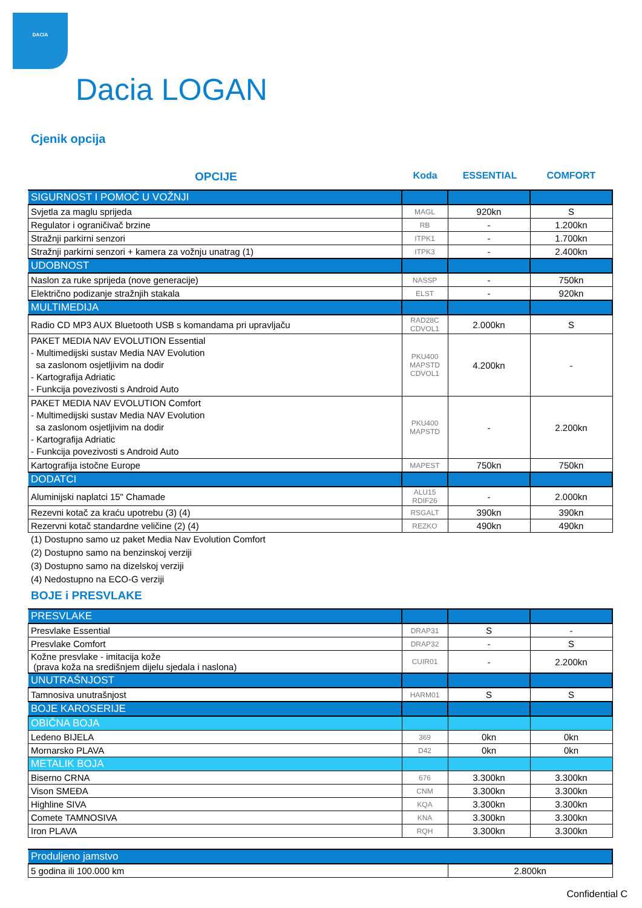DACIA
Dacia LOGAN
Cjenik opcija
OPCIJE
Koda ESSENTIAL COMFORT
| SIGURNOST I POMOĆ U VOŽNJI | | | |
| Svjetla za maglu sprijeda | MAGL | 920kn | S |
| Regulator i ograničivač brzine | RB | - | 1.200kn |
| Stražnji parkirni senzori | ITPK1 | - | 1.700kn |
| Stražnji parkirni senzori + kamera za vožnju unatrag (1) | ITPK3 | - | 2.400kn |
| UDOBNOST | | | |
| Naslon za ruke sprijeda (nove generacije) | NASSP | - | 750kn |
| Električno podizanje stražnjih stakala | ELST | - | 920kn |
| MULTIMEDIJA | | | |
| Radio CD MP3 AUX Bluetooth USB s komandama pri upravljaču | RAD28C CDVOL1 | 2.000kn | S |
| PAKET MEDIA NAV EVOLUTION Essential - Multimedijski sustav Media NAV Evolution sa zaslonom osjetljivim na dodir - Kartografija Adriatic - Funkcija povezivosti s Android Auto | PKU400 MAPSTD CDVOL1 | 4.200kn | - |
| PAKET MEDIA NAV EVOLUTION Comfort - Multimedijski sustav Media NAV Evolution sa zaslonom osjetljivim na dodir - Kartografija Adriatic - Funkcija povezivosti s Android Auto | PKU400 MAPSTD | - | 2.200kn |
| Kartografija istočne Europe | MAPEST | 750kn | 750kn |
| DODATCI | | | |
| Aluminijski naplatci 15" Chamade | ALU15 RDIF26 | - | 2.000kn |
| Rezevni kotač za kraću upotrebu (3) (4) | RSGALT | 390kn | 390kn |
| Rezervni kotač standardne veličine (2) (4) | REZKO | 490kn | 490kn |
(1) Dostupno samo uz paket Media Nav Evolution Comfort
(2) Dostupno samo na benzinskoj verziji
(3) Dostupno samo na dizelskoj verziji
(4) Nedostupno na ECO-G verziji
BOJE i PRESVLAKE
| PRESVLAKE | | | |
| Presvlake Essential | DRAP31 | S | - |
| Presvlake Comfort | DRAP32 | - | S |
| Kožne presvlake - imitacija kože (prava koža na središnjem dijelu sjedala i naslona) | CUIR01 | - | 2.200kn |
| UNUTRAŠNJOST | | | |
| Tamnosiva unutrašnjost | HARM01 | S | S |
| BOJE KAROSERIJE | | | |
| OBIČNA BOJA | | | |
| Ledeno BIJELA | 369 | 0kn | 0kn |
| Mornarsko PLAVA | D42 | 0kn | 0kn |
| METALIK BOJA | | | |
| Biserno CRNA | 676 | 3.300kn | 3.300kn |
| Vison SMEĐA | CNM | 3.300kn | 3.300kn |
| Highline SIVA | KQA | 3.300kn | 3.300kn |
| Comete TAMNOSIVA | KNA | 3.300kn | 3.300kn |
| Iron PLAVA | RQH | 3.300kn | 3.300kn |
| Produljeno jamstvo | |
| 5 godina ili 100.000 km | 2.800kn |
Confidential C